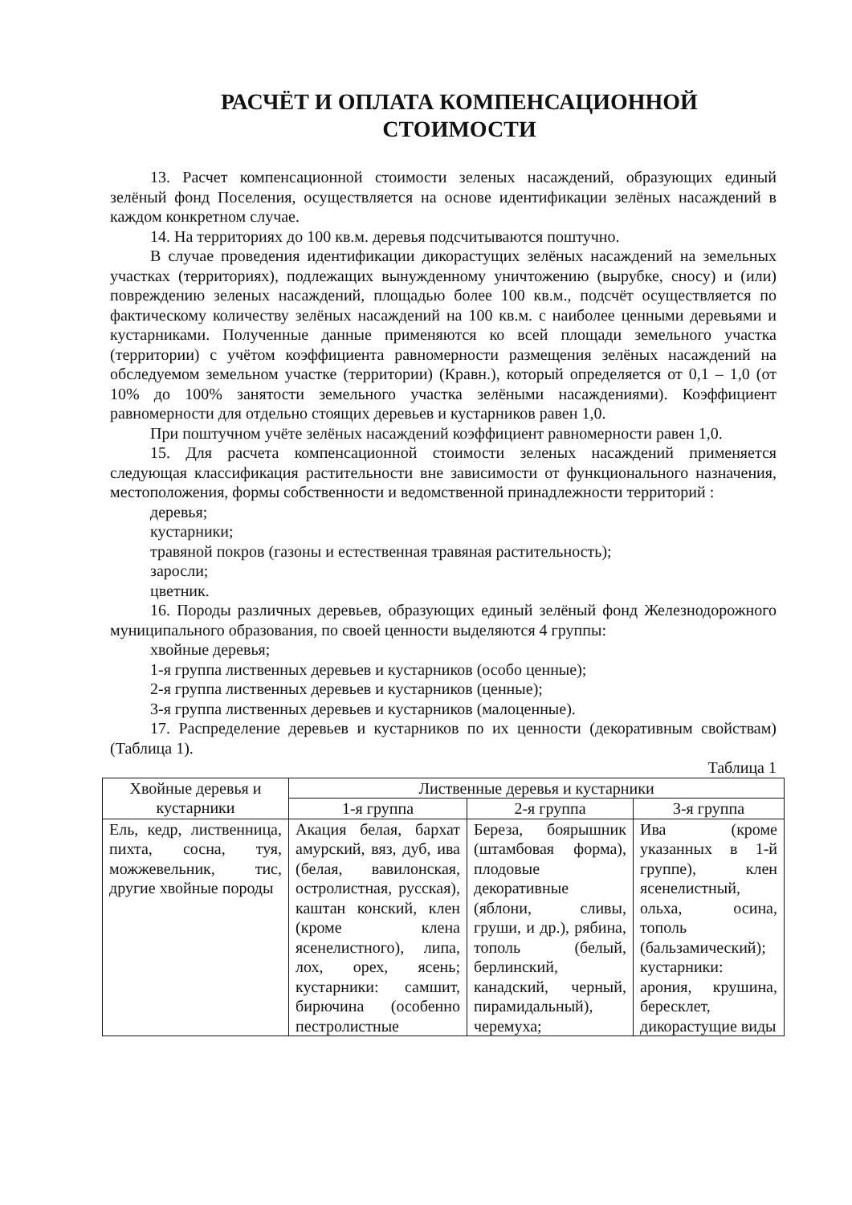РАСЧЁТ И ОПЛАТА КОМПЕНСАЦИОННОЙ
СТОИМОСТИ
13. Расчет компенсационной стоимости зеленых насаждений, образующих единый зелёный фонд Поселения, осуществляется на основе идентификации зелёных насаждений в каждом конкретном случае.
14. На территориях до 100 кв.м. деревья подсчитываются поштучно.
В случае проведения идентификации дикорастущих зелёных насаждений на земельных участках (территориях), подлежащих вынужденному уничтожению (вырубке, сносу) и (или) повреждению зеленых насаждений, площадью более 100 кв.м., подсчёт осуществляется по фактическому количеству зелёных насаждений на 100 кв.м. с наиболее ценными деревьями и кустарниками. Полученные данные применяются ко всей площади земельного участка (территории) с учётом коэффициента равномерности размещения зелёных насаждений на обследуемом земельном участке (территории) (Кравн.), который определяется от 0,1 – 1,0 (от 10% до 100% занятости земельного участка зелёными насаждениями). Коэффициент равномерности для отдельно стоящих деревьев и кустарников равен 1,0.
При поштучном учёте зелёных насаждений коэффициент равномерности равен 1,0.
15. Для расчета компенсационной стоимости зеленых насаждений применяется следующая классификация растительности вне зависимости от функционального назначения, местоположения, формы собственности и ведомственной принадлежности территорий :
деревья;
кустарники;
травяной покров (газоны и естественная травяная растительность);
заросли;
цветник.
16. Породы различных деревьев, образующих единый зелёный фонд Железнодорожного муниципального образования, по своей ценности выделяются 4 группы:
хвойные деревья;
1-я группа лиственных деревьев и кустарников (особо ценные);
2-я группа лиственных деревьев и кустарников (ценные);
3-я группа лиственных деревьев и кустарников (малоценные).
17. Распределение деревьев и кустарников по их ценности (декоративным свойствам) (Таблица 1).
Таблица 1
| Хвойные деревья и кустарники | Лиственные деревья и кустарники | | |
| --- | --- | --- | --- |
| | 1-я группа | 2-я группа | 3-я группа |
| Ель, кедр, лиственница, пихта, сосна, туя, можжевельник, тис, другие хвойные породы | Акация белая, бархат амурский, вяз, дуб, ива (белая, вавилонская, остролистная, русская), каштан конский, клен (кроме клена ясенелистного), липа, лох, орех, ясень; кустарники: самшит, бирючина (особенно пестролистные | Береза, боярышник (штамбовая форма), плодовые декоративные (яблони, сливы, груши, и др.), рябина, тополь (белый, берлинский, канадский, черный, пирамидальный), черемуха; | Ива (кроме указанных в 1-й группе), клен ясенелистный, ольха, осина, тополь (бальзамический); кустарники: арония, крушина, бересклет, дикорастущие виды |